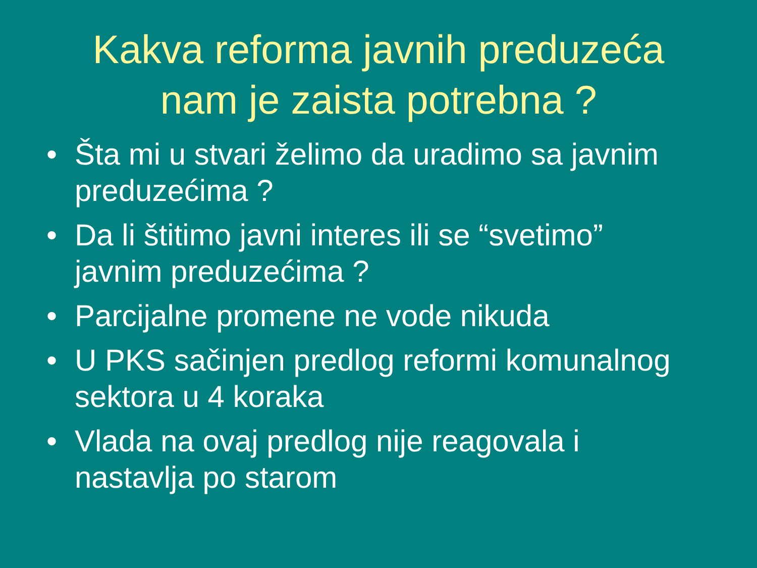Kakva reforma javnih preduzeća
nam je zaista potrebna ?
• Šta mi u stvari želimo da uradimo sa javnim preduzećima ?
• Da li štitimo javni interes ili se “svetimo” javnim preduzećima ?
• Parcijalne promene ne vode nikuda
• U PKS sačinjen predlog reformi komunalnog sektora u 4 koraka
• Vlada na ovaj predlog nije reagovala i nastavlja po starom